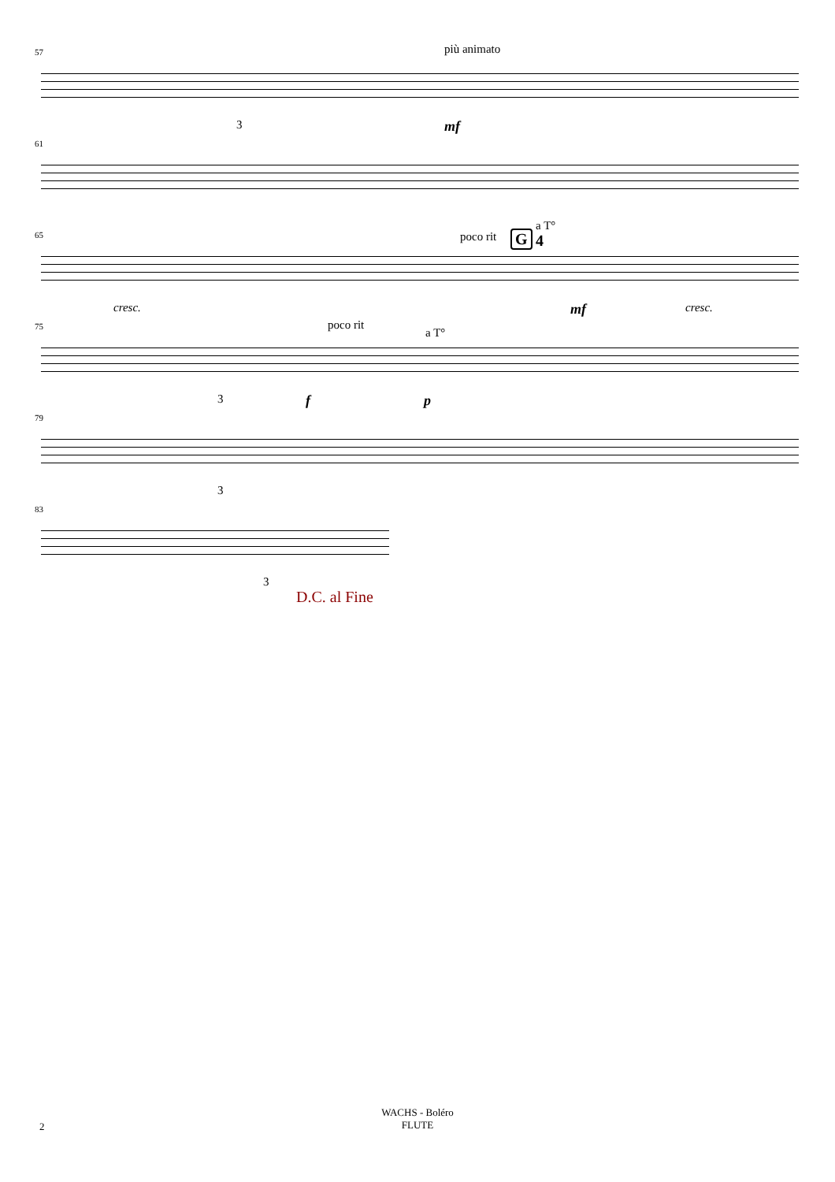57 più animato
3 mf
61
65 poco rit G
a T°
4
cresc. mf cresc.
75 poco rit
a T°
3 f p
79
3
83
3
D.C. al Fine
WACHS - Boléro
FLUTE
2